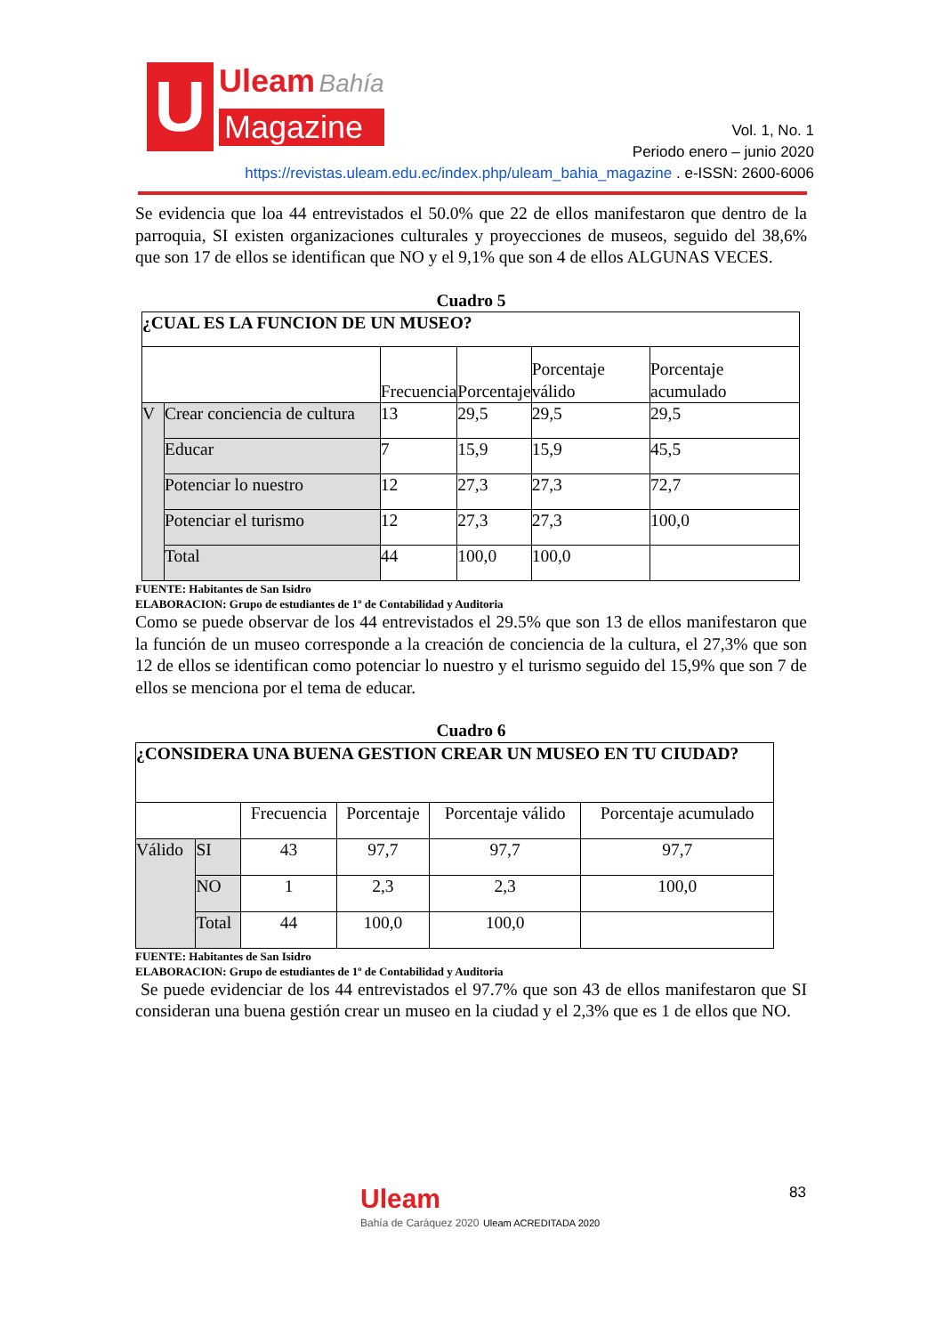U
Uleam Bahía
Magazine
Vol. 1, No. 1
Periodo enero – junio 2020
https://revistas.uleam.edu.ec/index.php/uleam_bahia_magazine . e-ISSN: 2600-6006
Se evidencia que loa 44 entrevistados el 50.0% que 22 de ellos manifestaron que dentro de la parroquia, SI existen organizaciones culturales y proyecciones de museos, seguido del 38,6% que son 17 de ellos se identifican que NO y el 9,1% que son 4 de ellos ALGUNAS VECES.
Cuadro 5
| ¿CUAL ES LA FUNCION DE UN MUSEO? | | | | | |
| | | Frecuencia | Porcentaje | Porcentaje válido | Porcentaje acumulado |
| V | Crear conciencia de cultura | 13 | 29,5 | 29,5 | 29,5 |
| | Educar | 7 | 15,9 | 15,9 | 45,5 |
| | Potenciar lo nuestro | 12 | 27,3 | 27,3 | 72,7 |
| | Potenciar el turismo | 12 | 27,3 | 27,3 | 100,0 |
| | Total | 44 | 100,0 | 100,0 | |
FUENTE: Habitantes de San Isidro
ELABORACION: Grupo de estudiantes de 1º de Contabilidad y Auditoria
Como se puede observar de los 44 entrevistados el 29.5% que son 13 de ellos manifestaron que la función de un museo corresponde a la creación de conciencia de la cultura, el 27,3% que son 12 de ellos se identifican como potenciar lo nuestro y el turismo seguido del 15,9% que son 7 de ellos se menciona por el tema de educar.
Cuadro 6
| ¿CONSIDERA UNA BUENA GESTION CREAR UN MUSEO EN TU CIUDAD? | | | | | |
| | | Frecuencia | Porcentaje | Porcentaje válido | Porcentaje acumulado |
| Válido | SI | 43 | 97,7 | 97,7 | 97,7 |
| | NO | 1 | 2,3 | 2,3 | 100,0 |
| | Total | 44 | 100,0 | 100,0 | |
FUENTE: Habitantes de San Isidro
ELABORACION: Grupo de estudiantes de 1º de Contabilidad y Auditoria
Se puede evidenciar de los 44 entrevistados el 97.7% que son 43 de ellos manifestaron que SI consideran una buena gestión crear un museo en la ciudad y el 2,3% que es 1 de ellos que NO.
Uleam
Bahía de Caráquez 2020 Uleam ACREDITADA 2020
83